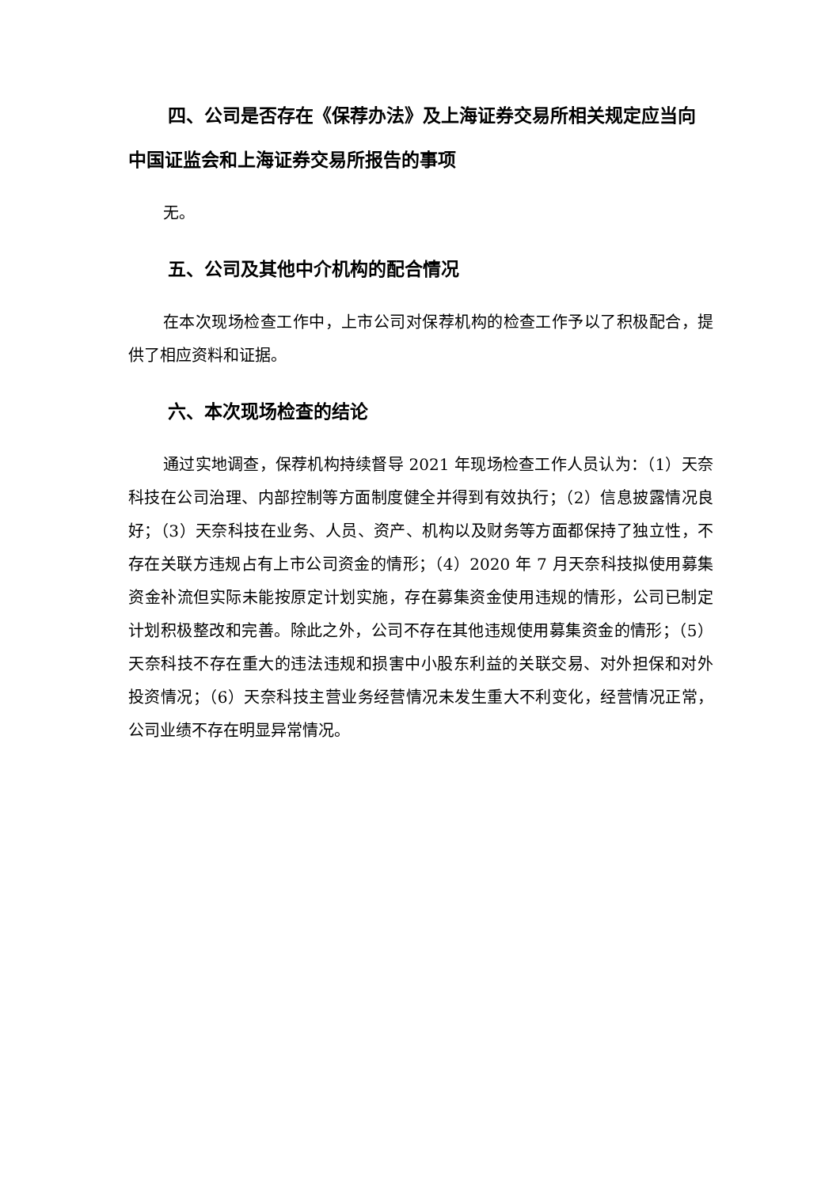四、公司是否存在《保荐办法》及上海证券交易所相关规定应当向中国证监会和上海证券交易所报告的事项
无。
五、公司及其他中介机构的配合情况
在本次现场检查工作中，上市公司对保荐机构的检查工作予以了积极配合，提供了相应资料和证据。
六、本次现场检查的结论
通过实地调查，保荐机构持续督导 2021 年现场检查工作人员认为：（1）天奈科技在公司治理、内部控制等方面制度健全并得到有效执行；（2）信息披露情况良好；（3）天奈科技在业务、人员、资产、机构以及财务等方面都保持了独立性，不存在关联方违规占有上市公司资金的情形；（4）2020 年 7 月天奈科技拟使用募集资金补流但实际未能按原定计划实施，存在募集资金使用违规的情形，公司已制定计划积极整改和完善。除此之外，公司不存在其他违规使用募集资金的情形；（5）天奈科技不存在重大的违法违规和损害中小股东利益的关联交易、对外担保和对外投资情况；（6）天奈科技主营业务经营情况未发生重大不利变化，经营情况正常，公司业绩不存在明显异常情况。